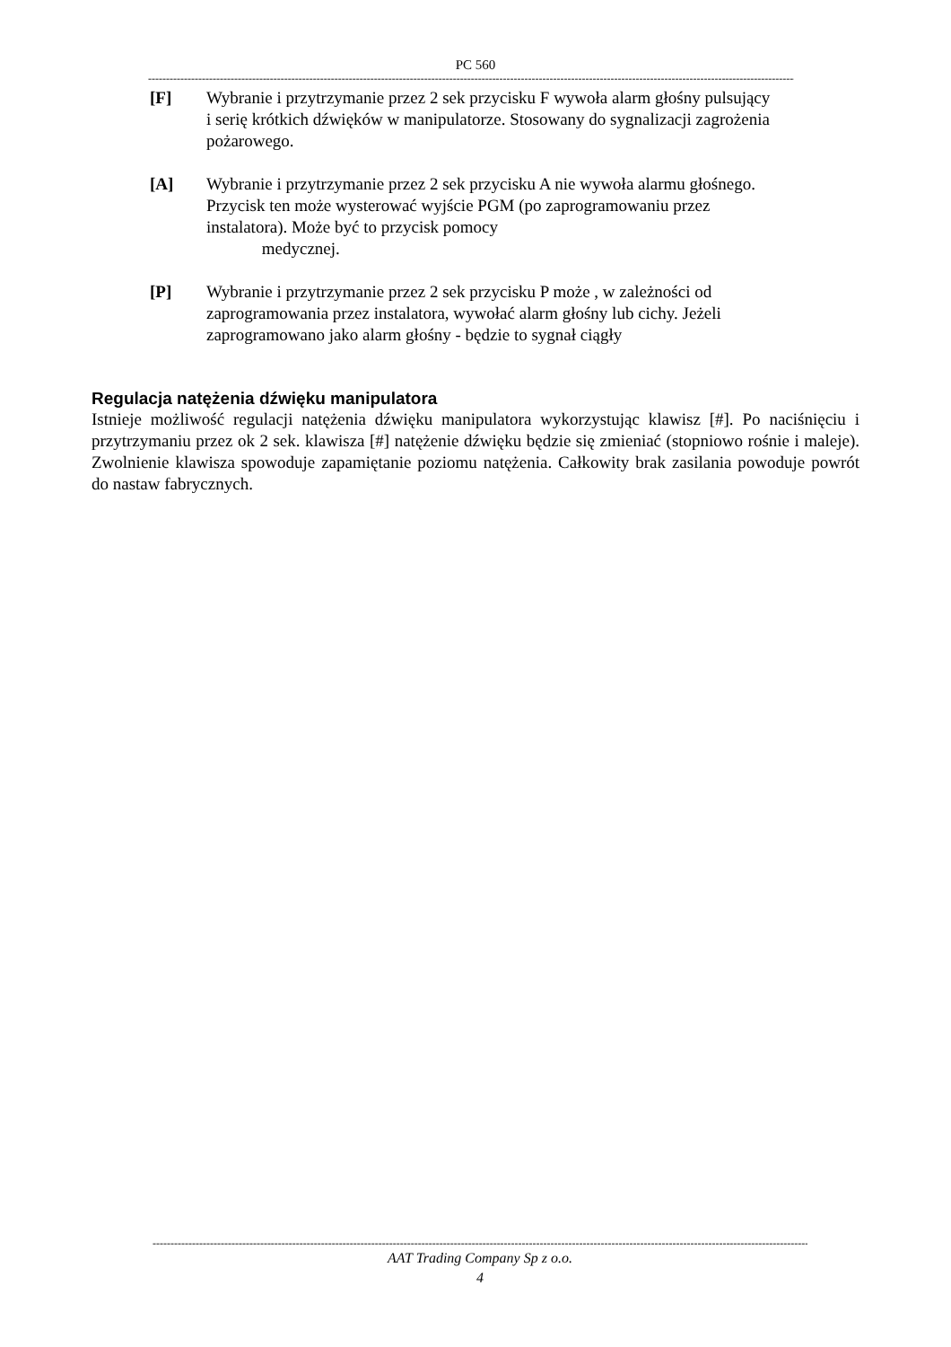PC 560
----------------------------------------------------------------------------------------------------------------------------------------------------------------------------------------
[F] Wybranie i przytrzymanie przez 2 sek przycisku F wywoła alarm głośny pulsujący i serię krótkich dźwięków w manipulatorze. Stosowany do sygnalizacji zagrożenia pożarowego.
[A] Wybranie i przytrzymanie przez 2 sek przycisku A nie wywoła alarmu głośnego. Przycisk ten może wysterować wyjście PGM (po zaprogramowaniu przez instalatora). Może być to przycisk pomocy
medycznej.
[P] Wybranie i przytrzymanie przez 2 sek przycisku P może , w zależności od zaprogramowania przez instalatora, wywołać alarm głośny lub cichy. Jeżeli zaprogramowano jako alarm głośny - będzie to sygnał ciągły
Regulacja natężenia dźwięku manipulatora
Istnieje możliwość regulacji natężenia dźwięku manipulatora wykorzystując klawisz [#]. Po naciśnięciu i przytrzymaniu przez ok 2 sek. klawisza [#] natężenie dźwięku będzie się zmieniać (stopniowo rośnie i maleje). Zwolnienie klawisza spowoduje zapamiętanie poziomu natężenia. Całkowity brak zasilania powoduje powrót do nastaw fabrycznych.
----------------------------------------------------------------------------------------------------------------------------------------------------------------------------------------
AAT Trading Company Sp z o.o.
4